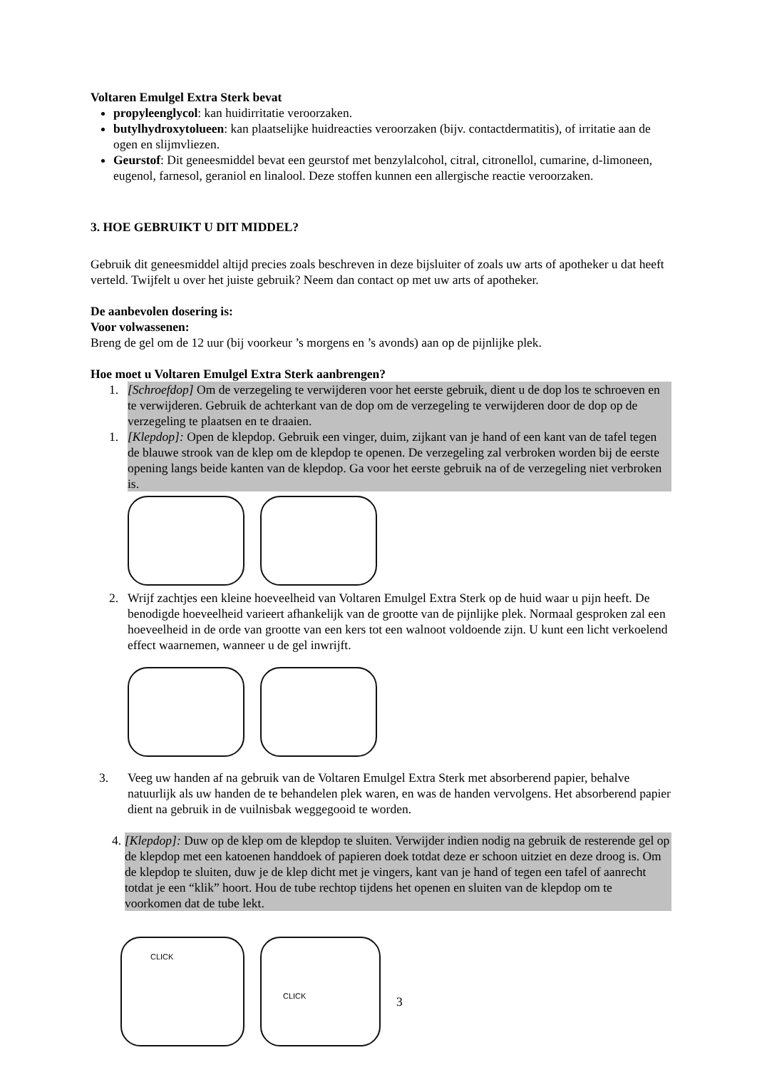Voltaren Emulgel Extra Sterk bevat
propyleenglycol: kan huidirritatie veroorzaken.
butylhydroxytolueen: kan plaatselijke huidreacties veroorzaken (bijv. contactdermatitis), of irritatie aan de ogen en slijmvliezen.
Geurstof: Dit geneesmiddel bevat een geurstof met benzylalcohol, citral, citronellol, cumarine, d-limoneen, eugenol, farnesol, geraniol en linalool. Deze stoffen kunnen een allergische reactie veroorzaken.
3. HOE GEBRUIKT U DIT MIDDEL?
Gebruik dit geneesmiddel altijd precies zoals beschreven in deze bijsluiter of zoals uw arts of apotheker u dat heeft verteld. Twijfelt u over het juiste gebruik? Neem dan contact op met uw arts of apotheker.
De aanbevolen dosering is:
Voor volwassenen:
Breng de gel om de 12 uur (bij voorkeur ’s morgens en ’s avonds) aan op de pijnlijke plek.
Hoe moet u Voltaren Emulgel Extra Sterk aanbrengen?
1. [Schroefdop] Om de verzegeling te verwijderen voor het eerste gebruik, dient u de dop los te schroeven en te verwijderen. Gebruik de achterkant van de dop om de verzegeling te verwijderen door de dop op de verzegeling te plaatsen en te draaien.
1. [Klepdop]: Open de klepdop. Gebruik een vinger, duim, zijkant van je hand of een kant van de tafel tegen de blauwe strook van de klep om de klepdop te openen. De verzegeling zal verbroken worden bij de eerste opening langs beide kanten van de klepdop. Ga voor het eerste gebruik na of de verzegeling niet verbroken is.
2. Wrijf zachtjes een kleine hoeveelheid van Voltaren Emulgel Extra Sterk op de huid waar u pijn heeft. De benodigde hoeveelheid varieert afhankelijk van de grootte van de pijnlijke plek. Normaal gesproken zal een hoeveelheid in de orde van grootte van een kers tot een walnoot voldoende zijn. U kunt een licht verkoelend effect waarnemen, wanneer u de gel inwrijft.
3. Veeg uw handen af na gebruik van de Voltaren Emulgel Extra Sterk met absorberend papier, behalve natuurlijk als uw handen de te behandelen plek waren, en was de handen vervolgens. Het absorberend papier dient na gebruik in de vuilnisbak weggegooid te worden.
4. [Klepdop]: Duw op de klep om de klepdop te sluiten. Verwijder indien nodig na gebruik de resterende gel op de klepdop met een katoenen handdoek of papieren doek totdat deze er schoon uitziet en deze droog is. Om de klepdop te sluiten, duw je de klep dicht met je vingers, kant van je hand of tegen een tafel of aanrecht totdat je een “klik” hoort. Hou de tube rechtop tijdens het openen en sluiten van de klepdop om te voorkomen dat de tube lekt.
CLICK
CLICK
3